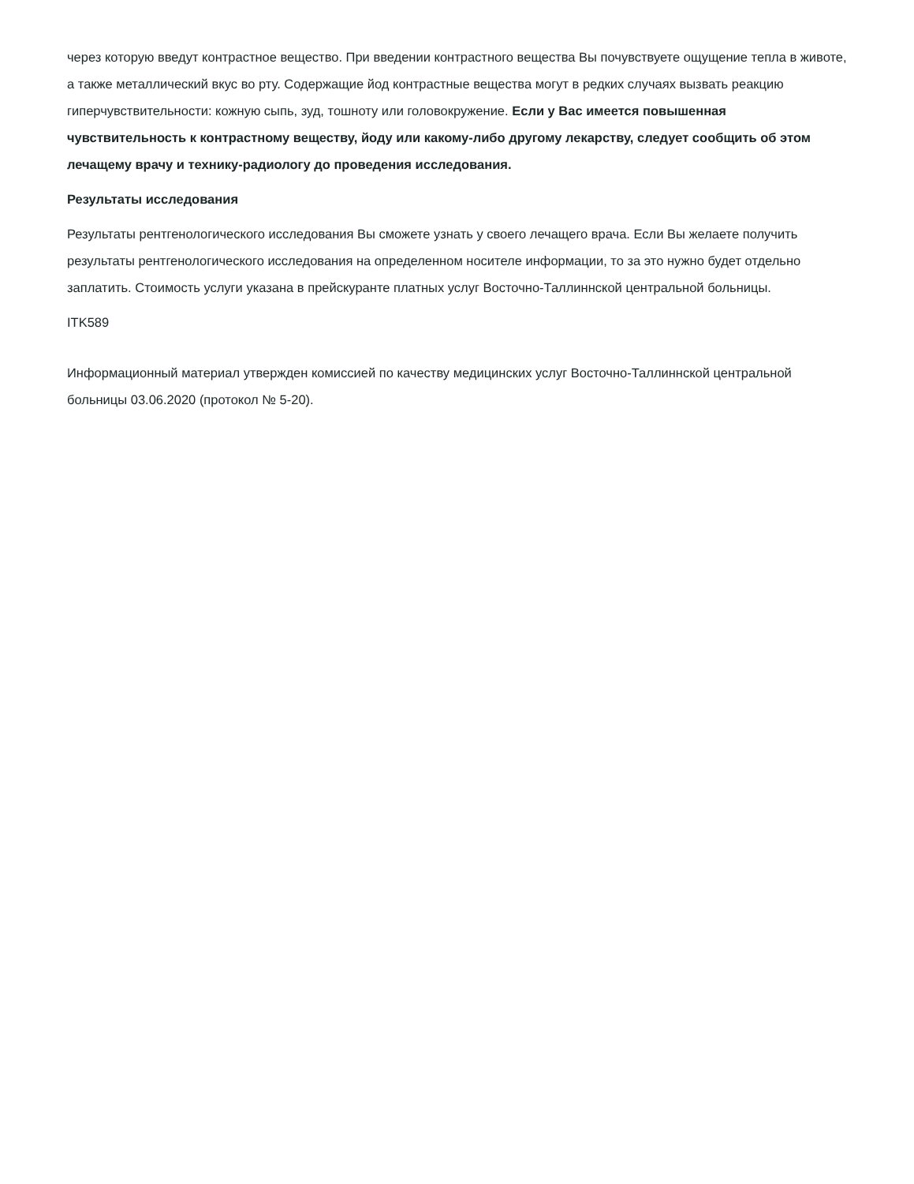через которую введут контрастное вещество. При введении контрастного вещества Вы почувствуете ощущение тепла в животе, а также металлический вкус во рту. Содержащие йод контрастные вещества могут в редких случаях вызвать реакцию гиперчувствительности: кожную сыпь, зуд, тошноту или головокружение. Если у Вас имеется повышенная чувствительность к контрастному веществу, йоду или какому-либо другому лекарству, следует сообщить об этом лечащему врачу и технику-радиологу до проведения исследования.
Результаты исследования
Результаты рентгенологического исследования Вы сможете узнать у своего лечащего врача. Если Вы желаете получить результаты рентгенологического исследования на определенном носителе информации, то за это нужно будет отдельно заплатить. Стоимость услуги указана в прейскуранте платных услуг Восточно-Таллиннской центральной больницы.
ITK589
Информационный материал утвержден комиссией по качеству медицинских услуг Восточно-Таллиннской центральной больницы 03.06.2020 (протокол № 5-20).